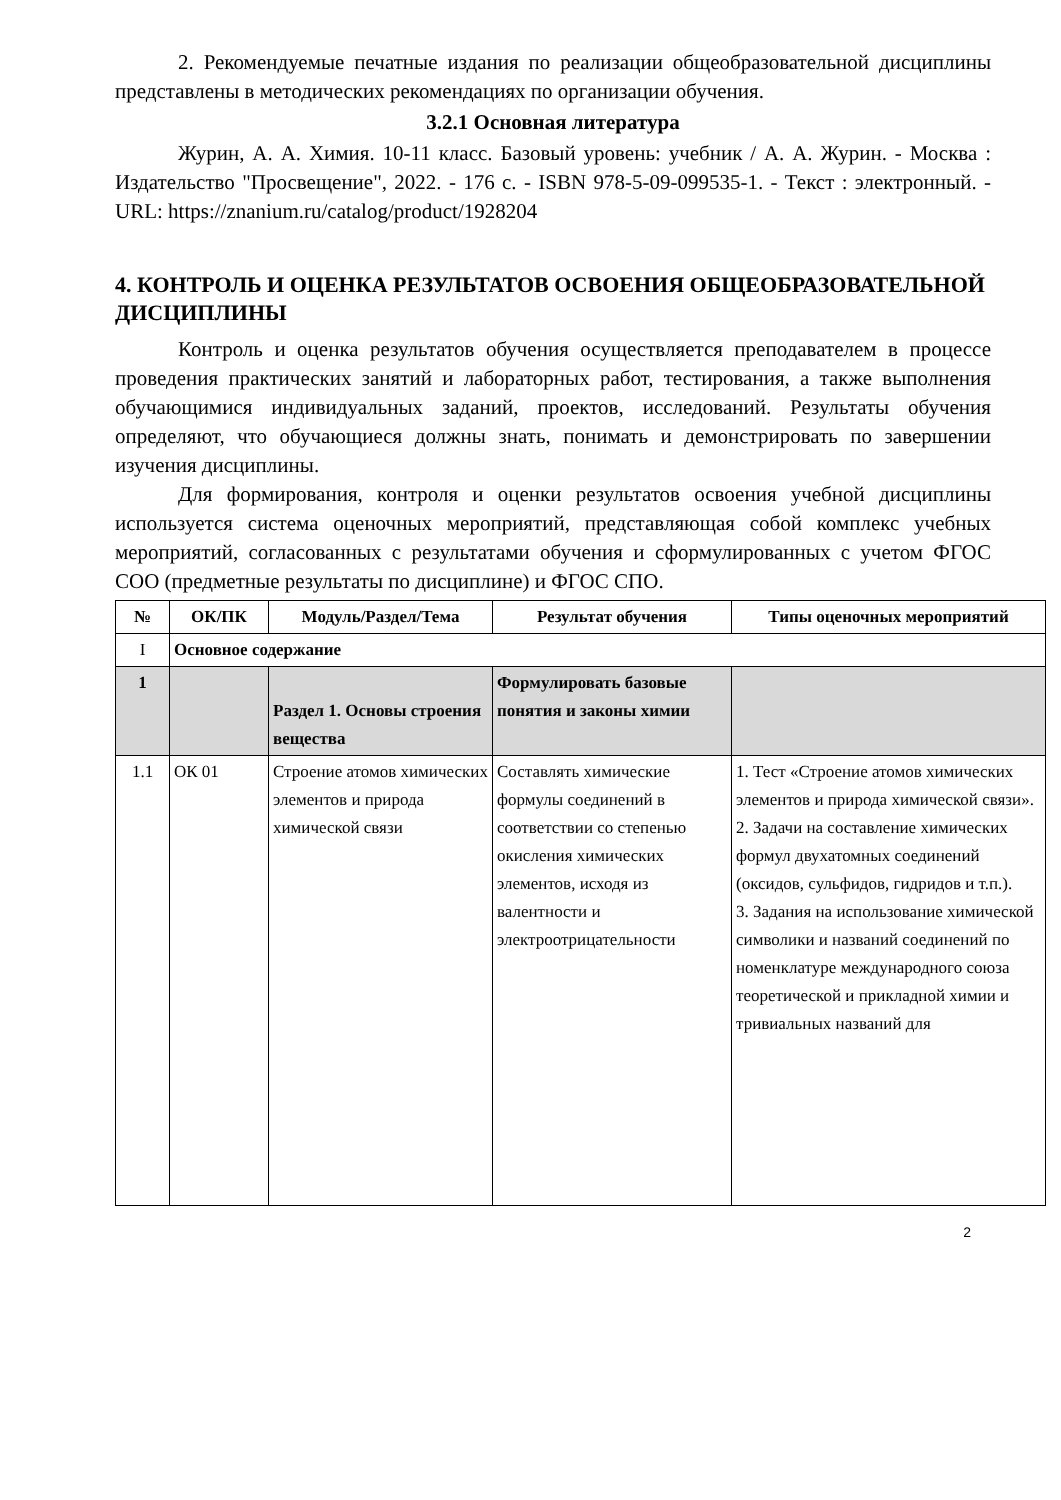2. Рекомендуемые печатные издания по реализации общеобразовательной дисциплины представлены в методических рекомендациях по организации обучения.
3.2.1 Основная литература
Журин, А. А. Химия. 10-11 класс. Базовый уровень: учебник / А. А. Журин. - Москва : Издательство "Просвещение", 2022. - 176 с. - ISBN 978-5-09-099535-1. - Текст : электронный. - URL: https://znanium.ru/catalog/product/1928204
4. КОНТРОЛЬ И ОЦЕНКА РЕЗУЛЬТАТОВ ОСВОЕНИЯ ОБЩЕОБРАЗОВАТЕЛЬНОЙ ДИСЦИПЛИНЫ
Контроль и оценка результатов обучения осуществляется преподавателем в процессе проведения практических занятий и лабораторных работ, тестирования, а также выполнения обучающимися индивидуальных заданий, проектов, исследований. Результаты обучения определяют, что обучающиеся должны знать, понимать и демонстрировать по завершении изучения дисциплины.
Для формирования, контроля и оценки результатов освоения учебной дисциплины используется система оценочных мероприятий, представляющая собой комплекс учебных мероприятий, согласованных с результатами обучения и сформулированных с учетом ФГОС СОО (предметные результаты по дисциплине) и ФГОС СПО.
| № | ОК/ПК | Модуль/Раздел/Тема | Результат обучения | Типы оценочных мероприятий |
| --- | --- | --- | --- | --- |
| I | Основное содержание | | | |
| 1 | | Раздел 1. Основы строения вещества | Формулировать базовые понятия и законы химии | |
| 1.1 | ОК 01 | Строение атомов химических элементов и природа химической связи | Составлять химические формулы соединений в соответствии со степенью окисления химических элементов, исходя из валентности и электроотрицательности | 1. Тест «Строение атомов химических элементов и природа химической связи». 2. Задачи на составление химических формул двухатомных соединений (оксидов, сульфидов, гидридов и т.п.). 3. Задания на использование химической символики и названий соединений по номенклатуре международного союза теоретической и прикладной химии и тривиальных названий для |
2